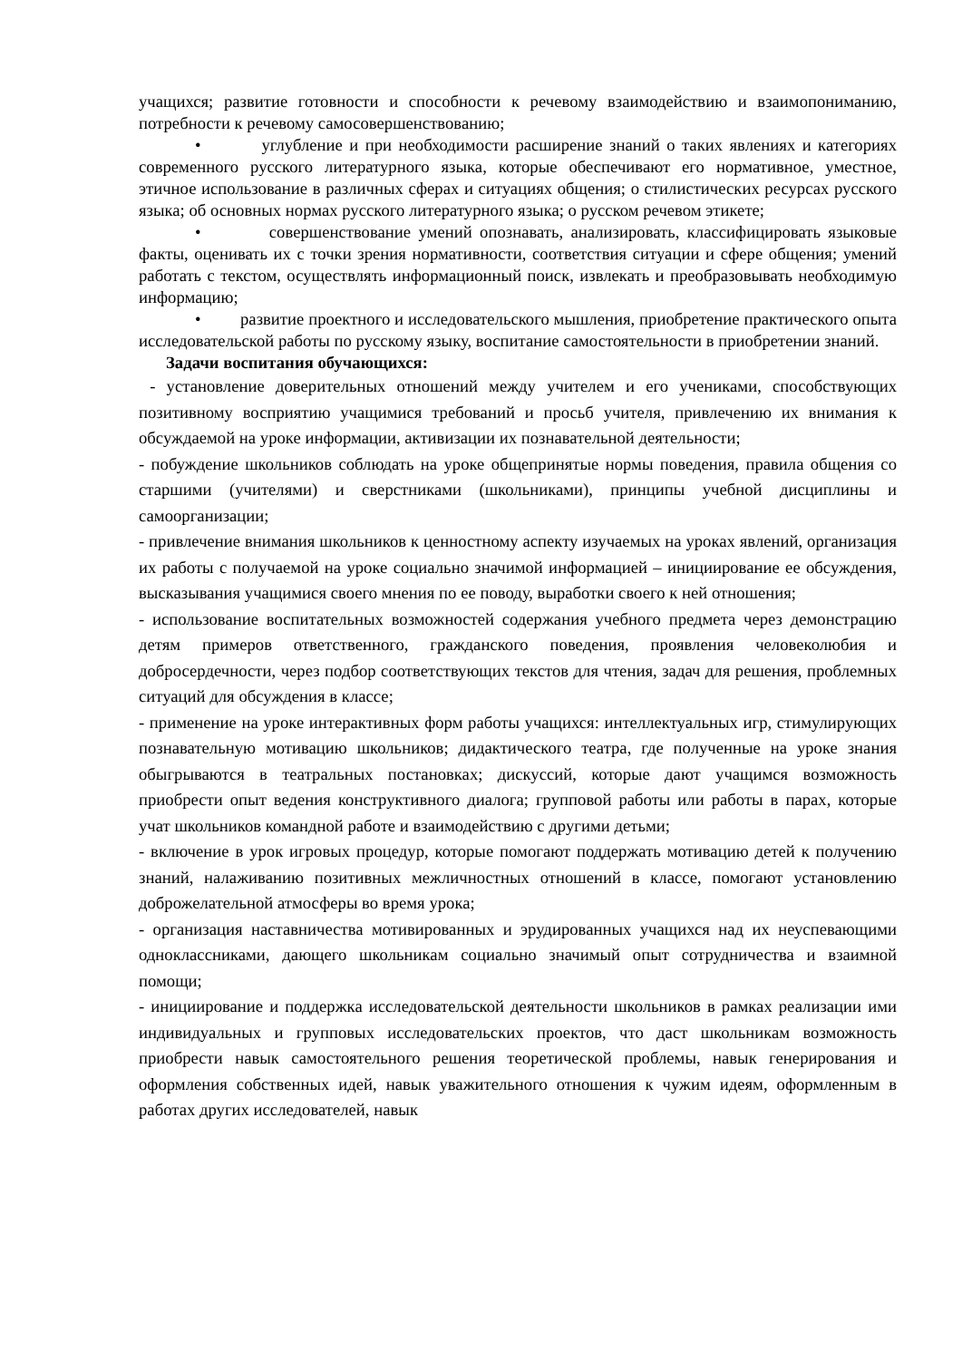учащихся; развитие готовности и способности к речевому взаимодействию и взаимопониманию, потребности к речевому самосовершенствованию;
• углубление и при необходимости расширение знаний о таких явлениях и категориях современного русского литературного языка, которые обеспечивают его нормативное, уместное, этичное использование в различных сферах и ситуациях общения; о стилистических ресурсах русского языка; об основных нормах русского литературного языка; о русском речевом этикете;
• совершенствование умений опознавать, анализировать, классифицировать языковые факты, оценивать их с точки зрения нормативности, соответствия ситуации и сфере общения; умений работать с текстом, осуществлять информационный поиск, извлекать и преобразовывать необходимую информацию;
• развитие проектного и исследовательского мышления, приобретение практического опыта исследовательской работы по русскому языку, воспитание самостоятельности в приобретении знаний.
Задачи воспитания обучающихся:
- установление доверительных отношений между учителем и его учениками, способствующих позитивному восприятию учащимися требований и просьб учителя, привлечению их внимания к обсуждаемой на уроке информации, активизации их познавательной деятельности;
- побуждение школьников соблюдать на уроке общепринятые нормы поведения, правила общения со старшими (учителями) и сверстниками (школьниками), принципы учебной дисциплины и самоорганизации;
- привлечение внимания школьников к ценностному аспекту изучаемых на уроках явлений, организация их работы с получаемой на уроке социально значимой информацией – инициирование ее обсуждения, высказывания учащимися своего мнения по ее поводу, выработки своего к ней отношения;
- использование воспитательных возможностей содержания учебного предмета через демонстрацию детям примеров ответственного, гражданского поведения, проявления человеколюбия и добросердечности, через подбор соответствующих текстов для чтения, задач для решения, проблемных ситуаций для обсуждения в классе;
- применение на уроке интерактивных форм работы учащихся: интеллектуальных игр, стимулирующих познавательную мотивацию школьников; дидактического театра, где полученные на уроке знания обыгрываются в театральных постановках; дискуссий, которые дают учащимся возможность приобрести опыт ведения конструктивного диалога; групповой работы или работы в парах, которые учат школьников командной работе и взаимодействию с другими детьми;
- включение в урок игровых процедур, которые помогают поддержать мотивацию детей к получению знаний, налаживанию позитивных межличностных отношений в классе, помогают установлению доброжелательной атмосферы во время урока;
- организация наставничества мотивированных и эрудированных учащихся над их неуспевающими одноклассниками, дающего школьникам социально значимый опыт сотрудничества и взаимной помощи;
- инициирование и поддержка исследовательской деятельности школьников в рамках реализации ими индивидуальных и групповых исследовательских проектов, что даст школьникам возможность приобрести навык самостоятельного решения теоретической проблемы, навык генерирования и оформления собственных идей, навык уважительного отношения к чужим идеям, оформленным в работах других исследователей, навык